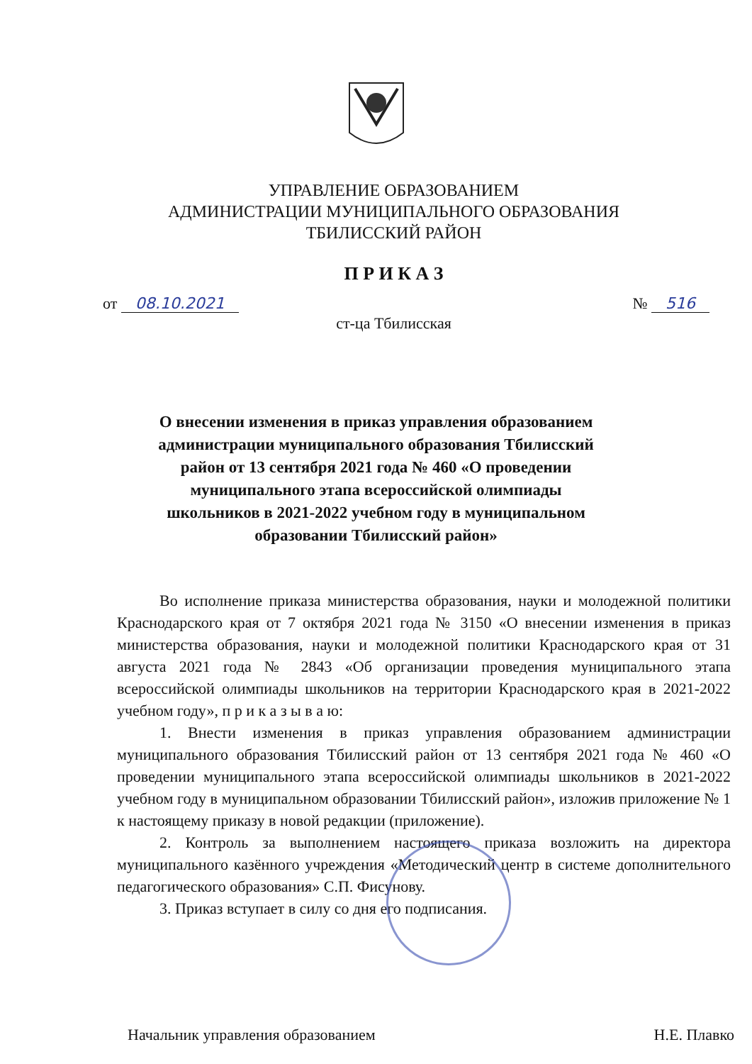УПРАВЛЕНИЕ ОБРАЗОВАНИЕМ
АДМИНИСТРАЦИИ МУНИЦИПАЛЬНОГО ОБРАЗОВАНИЯ
ТБИЛИССКИЙ РАЙОН
П Р И К А З
от 08.10.2021 № 516
ст-ца Тбилисская
О внесении изменения в приказ управления образованием администрации муниципального образования Тбилисский район от 13 сентября 2021 года № 460 «О проведении муниципального этапа всероссийской олимпиады школьников в 2021-2022 учебном году в муниципальном образовании Тбилисский район»
Во исполнение приказа министерства образования, науки и молодежной политики Краснодарского края от 7 октября 2021 года № 3150 «О внесении изменения в приказ министерства образования, науки и молодежной политики Краснодарского края от 31 августа 2021 года № 2843 «Об организации проведения муниципального этапа всероссийской олимпиады школьников на территории Краснодарского края в 2021-2022 учебном году», п р и к а з ы в а ю:
1. Внести изменения в приказ управления образованием администрации муниципального образования Тбилисский район от 13 сентября 2021 года № 460 «О проведении муниципального этапа всероссийской олимпиады школьников в 2021-2022 учебном году в муниципальном образовании Тбилисский район», изложив приложение № 1 к настоящему приказу в новой редакции (приложение).
2. Контроль за выполнением настоящего приказа возложить на директора муниципального казённого учреждения «Методический центр в системе дополнительного педагогического образования» С.П. Фисунову.
3. Приказ вступает в силу со дня его подписания.
Начальник управления образованием Н.Е. Плавко